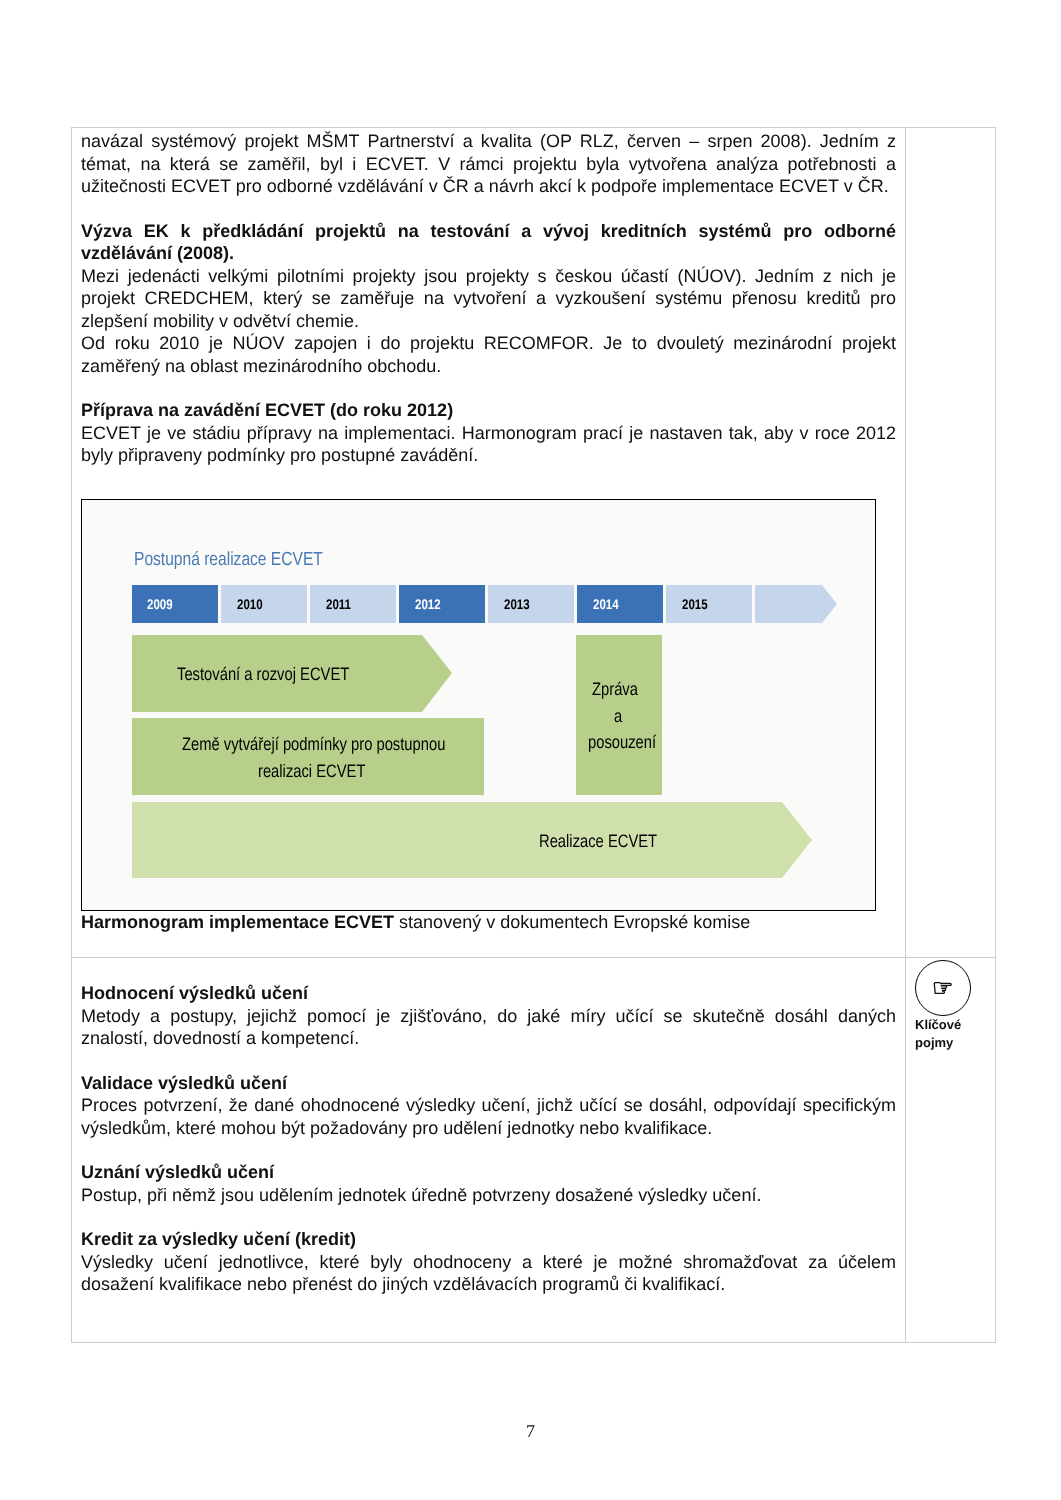| navázal systémový projekt MŠMT Partnerství a kvalita (OP RLZ, červen – srpen 2008). Jedním z témat, na která se zaměřil, byl i ECVET. V rámci projektu byla vytvořena analýza potřebnosti a užitečnosti ECVET pro odborné vzdělávání v ČR a návrh akcí k podpoře implementace ECVET v ČR. Výzva EK k předkládání projektů na testování a vývoj kreditních systémů pro odborné vzdělávání (2008). Mezi jedenácti velkými pilotními projekty jsou projekty s českou účastí (NÚOV). Jedním z nich je projekt CREDCHEM, který se zaměřuje na vytvoření a vyzkoušení systému přenosu kreditů pro zlepšení mobility v odvětví chemie. Od roku 2010 je NÚOV zapojen i do projektu RECOMFOR. Je to dvouletý mezinárodní projekt zaměřený na oblast mezinárodního obchodu. Příprava na zavádění ECVET (do roku 2012) ECVET je ve stádiu přípravy na implementaci. Harmonogram prací je nastaven tak, aby v roce 2012 byly připraveny podmínky pro postupné zavádění. Postupná realizace ECVET 2009 2010 2011 2012 2013 2014 2015 Testování a rozvoj ECVET Země vytvářejí podmínky pro postupnou realizaci ECVET Zpráva a posouzení Realizace ECVET Harmonogram implementace ECVET stanovený v dokumentech Evropské komise | |
| Hodnocení výsledků učení Metody a postupy, jejichž pomocí je zjišťováno, do jaké míry učící se skutečně dosáhl daných znalostí, dovedností a kompetencí. Validace výsledků učení Proces potvrzení, že dané ohodnocené výsledky učení, jichž učící se dosáhl, odpovídají specifickým výsledkům, které mohou být požadovány pro udělení jednotky nebo kvalifikace. Uznání výsledků učení Postup, při němž jsou udělením jednotek úředně potvrzeny dosažené výsledky učení. Kredit za výsledky učení (kredit) Výsledky učení jednotlivce, které byly ohodnoceny a které je možné shromažďovat za účelem dosažení kvalifikace nebo přenést do jiných vzdělávacích programů či kvalifikací. | ☞ Klíčové pojmy |
7